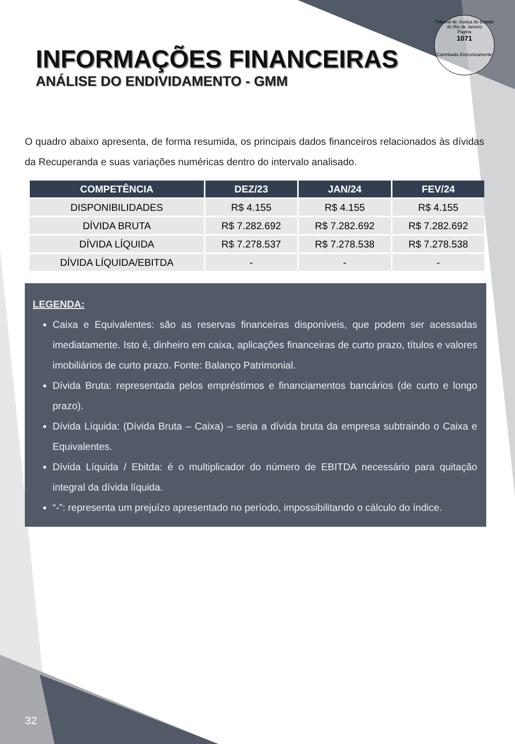Tribunal de Justiça do Estado do Rio de Janeiro
Pagina
1071
Carimbado Eletronicamente
INFORMAÇÕES FINANCEIRAS
ANÁLISE DO ENDIVIDAMENTO - GMM
O quadro abaixo apresenta, de forma resumida, os principais dados financeiros relacionados às dívidas da Recuperanda e suas variações numéricas dentro do intervalo analisado.
| COMPETÊNCIA | DEZ/23 | JAN/24 | FEV/24 |
| --- | --- | --- | --- |
| DISPONIBILIDADES | R$ 4.155 | R$ 4.155 | R$ 4.155 |
| DÍVIDA BRUTA | R$ 7.282.692 | R$ 7.282.692 | R$ 7.282.692 |
| DÍVIDA LÍQUIDA | R$ 7.278.537 | R$ 7.278.538 | R$ 7.278.538 |
| DÍVIDA LÍQUIDA/EBITDA | - | - | - |
LEGENDA:
Caixa e Equivalentes: são as reservas financeiras disponíveis, que podem ser acessadas imediatamente. Isto é, dinheiro em caixa, aplicações financeiras de curto prazo, títulos e valores imobiliários de curto prazo. Fonte: Balanço Patrimonial.
Dívida Bruta: representada pelos empréstimos e financiamentos bancários (de curto e longo prazo).
Dívida Líquida: (Dívida Bruta – Caixa) – seria a dívida bruta da empresa subtraindo o Caixa e Equivalentes.
Dívida Líquida / Ebitda: é o multiplicador do número de EBITDA necessário para quitação integral da dívida líquida.
“-”: representa um prejuízo apresentado no período, impossibilitando o cálculo do índice.
32